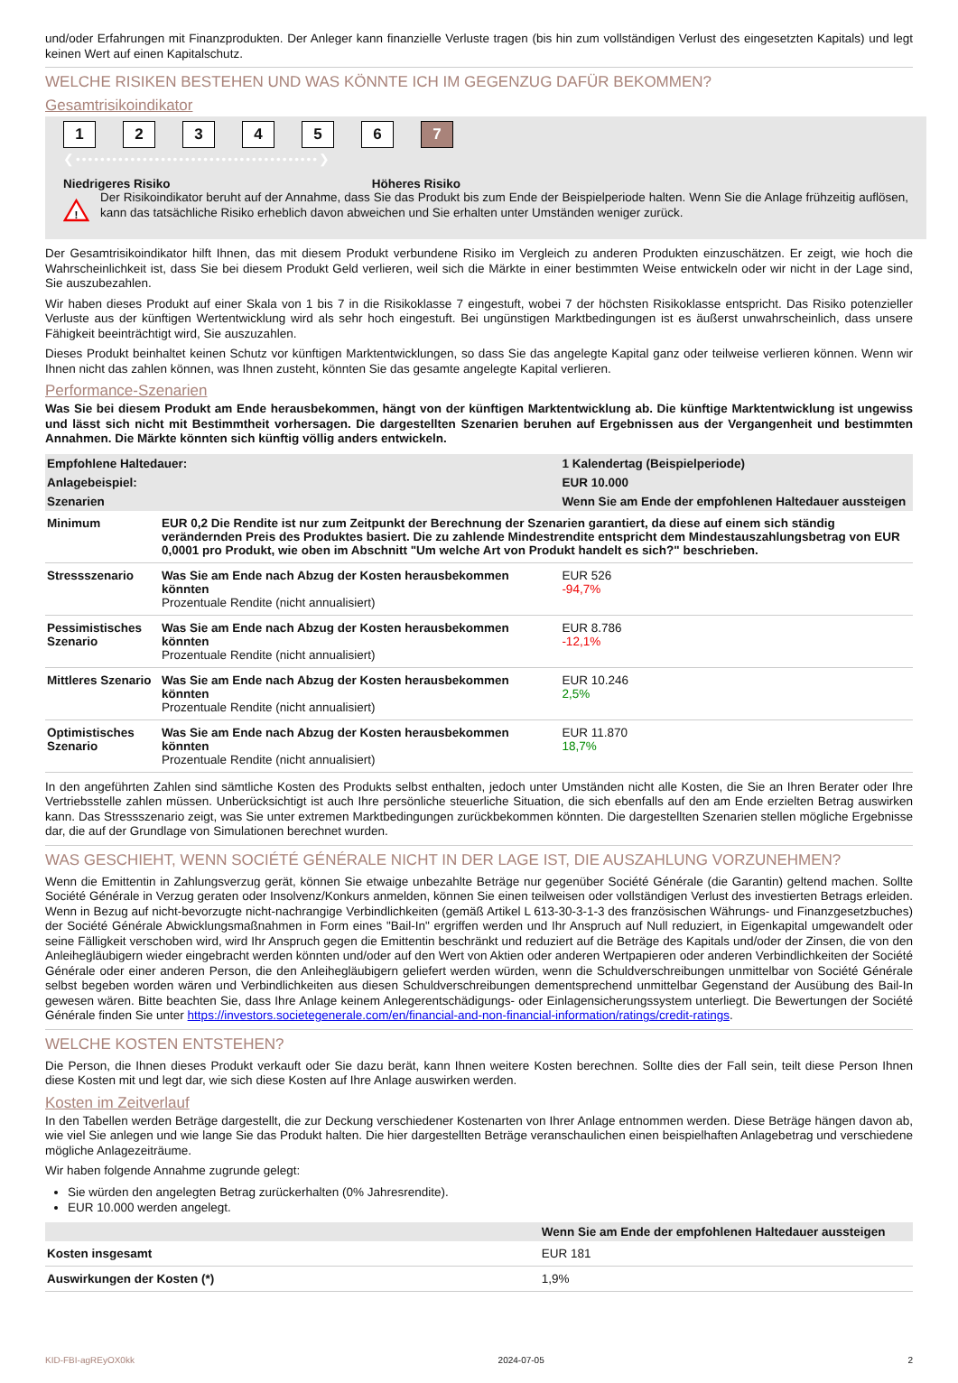und/oder Erfahrungen mit Finanzprodukten. Der Anleger kann finanzielle Verluste tragen (bis hin zum vollständigen Verlust des eingesetzten Kapitals) und legt keinen Wert auf einen Kapitalschutz.
WELCHE RISIKEN BESTEHEN UND WAS KÖNNTE ICH IM GEGENZUG DAFÜR BEKOMMEN?
Gesamtrisikoindikator
123456 7
❮••••••••••••••••••••••••••••••••••••••••❯
Niedrigeres Risiko Höheres Risiko
!
Der Risikoindikator beruht auf der Annahme, dass Sie das Produkt bis zum Ende der Beispielperiode halten. Wenn Sie die Anlage frühzeitig auflösen, kann das tatsächliche Risiko erheblich davon abweichen und Sie erhalten unter Umständen weniger zurück.
Der Gesamtrisikoindikator hilft Ihnen, das mit diesem Produkt verbundene Risiko im Vergleich zu anderen Produkten einzuschätzen. Er zeigt, wie hoch die Wahrscheinlichkeit ist, dass Sie bei diesem Produkt Geld verlieren, weil sich die Märkte in einer bestimmten Weise entwickeln oder wir nicht in der Lage sind, Sie auszubezahlen.
Wir haben dieses Produkt auf einer Skala von 1 bis 7 in die Risikoklasse 7 eingestuft, wobei 7 der höchsten Risikoklasse entspricht. Das Risiko potenzieller Verluste aus der künftigen Wertentwicklung wird als sehr hoch eingestuft. Bei ungünstigen Marktbedingungen ist es äußerst unwahrscheinlich, dass unsere Fähigkeit beeinträchtigt wird, Sie auszuzahlen.
Dieses Produkt beinhaltet keinen Schutz vor künftigen Marktentwicklungen, so dass Sie das angelegte Kapital ganz oder teilweise verlieren können. Wenn wir Ihnen nicht das zahlen können, was Ihnen zusteht, könnten Sie das gesamte angelegte Kapital verlieren.
Performance-Szenarien
Was Sie bei diesem Produkt am Ende herausbekommen, hängt von der künftigen Marktentwicklung ab. Die künftige Marktentwicklung ist ungewiss und lässt sich nicht mit Bestimmtheit vorhersagen. Die dargestellten Szenarien beruhen auf Ergebnissen aus der Vergangenheit und bestimmten Annahmen. Die Märkte könnten sich künftig völlig anders entwickeln.
| Empfohlene Haltedauer: | | 1 Kalendertag (Beispielperiode) |
| --- | --- | --- |
| Anlagebeispiel: | | EUR 10.000 |
| Szenarien | | Wenn Sie am Ende der empfohlenen Haltedauer aussteigen |
| Minimum | EUR 0,2 Die Rendite ist nur zum Zeitpunkt der Berechnung der Szenarien garantiert, da diese auf einem sich ständig verändernden Preis des Produktes basiert. Die zu zahlende Mindestrendite entspricht dem Mindestauszahlungsbetrag von EUR 0,0001 pro Produkt, wie oben im Abschnitt "Um welche Art von Produkt handelt es sich?" beschrieben. | |
| Stressszenario | Was Sie am Ende nach Abzug der Kosten herausbekommen könnten Prozentuale Rendite (nicht annualisiert) | EUR 526 -94,7% |
| Pessimistisches Szenario | Was Sie am Ende nach Abzug der Kosten herausbekommen könnten Prozentuale Rendite (nicht annualisiert) | EUR 8.786 -12,1% |
| Mittleres Szenario | Was Sie am Ende nach Abzug der Kosten herausbekommen könnten Prozentuale Rendite (nicht annualisiert) | EUR 10.246 2,5% |
| Optimistisches Szenario | Was Sie am Ende nach Abzug der Kosten herausbekommen könnten Prozentuale Rendite (nicht annualisiert) | EUR 11.870 18,7% |
In den angeführten Zahlen sind sämtliche Kosten des Produkts selbst enthalten, jedoch unter Umständen nicht alle Kosten, die Sie an Ihren Berater oder Ihre Vertriebsstelle zahlen müssen. Unberücksichtigt ist auch Ihre persönliche steuerliche Situation, die sich ebenfalls auf den am Ende erzielten Betrag auswirken kann. Das Stressszenario zeigt, was Sie unter extremen Marktbedingungen zurückbekommen könnten. Die dargestellten Szenarien stellen mögliche Ergebnisse dar, die auf der Grundlage von Simulationen berechnet wurden.
WAS GESCHIEHT, WENN SOCIÉTÉ GÉNÉRALE NICHT IN DER LAGE IST, DIE AUSZAHLUNG VORZUNEHMEN?
Wenn die Emittentin in Zahlungsverzug gerät, können Sie etwaige unbezahlte Beträge nur gegenüber Société Générale (die Garantin) geltend machen. Sollte Société Générale in Verzug geraten oder Insolvenz/Konkurs anmelden, können Sie einen teilweisen oder vollständigen Verlust des investierten Betrags erleiden. Wenn in Bezug auf nicht-bevorzugte nicht-nachrangige Verbindlichkeiten (gemäß Artikel L 613-30-3-1-3 des französischen Währungs- und Finanzgesetzbuches) der Société Générale Abwicklungsmaßnahmen in Form eines "Bail-In" ergriffen werden und Ihr Anspruch auf Null reduziert, in Eigenkapital umgewandelt oder seine Fälligkeit verschoben wird, wird Ihr Anspruch gegen die Emittentin beschränkt und reduziert auf die Beträge des Kapitals und/oder der Zinsen, die von den Anleihegläubigern wieder eingebracht werden könnten und/oder auf den Wert von Aktien oder anderen Wertpapieren oder anderen Verbindlichkeiten der Société Générale oder einer anderen Person, die den Anleihegläubigern geliefert werden würden, wenn die Schuldverschreibungen unmittelbar von Société Générale selbst begeben worden wären und Verbindlichkeiten aus diesen Schuldverschreibungen dementsprechend unmittelbar Gegenstand der Ausübung des Bail-In gewesen wären. Bitte beachten Sie, dass Ihre Anlage keinem Anlegerentschädigungs- oder Einlagensicherungssystem unterliegt. Die Bewertungen der Société Générale finden Sie unter https://investors.societegenerale.com/en/financial-and-non-financial-information/ratings/credit-ratings.
WELCHE KOSTEN ENTSTEHEN?
Die Person, die Ihnen dieses Produkt verkauft oder Sie dazu berät, kann Ihnen weitere Kosten berechnen. Sollte dies der Fall sein, teilt diese Person Ihnen diese Kosten mit und legt dar, wie sich diese Kosten auf Ihre Anlage auswirken werden.
Kosten im Zeitverlauf
In den Tabellen werden Beträge dargestellt, die zur Deckung verschiedener Kostenarten von Ihrer Anlage entnommen werden. Diese Beträge hängen davon ab, wie viel Sie anlegen und wie lange Sie das Produkt halten. Die hier dargestellten Beträge veranschaulichen einen beispielhaften Anlagebetrag und verschiedene mögliche Anlagezeiträume.
Wir haben folgende Annahme zugrunde gelegt:
Sie würden den angelegten Betrag zurückerhalten (0% Jahresrendite).
EUR 10.000 werden angelegt.
| | Wenn Sie am Ende der empfohlenen Haltedauer aussteigen |
| --- | --- |
| Kosten insgesamt | EUR 181 |
| Auswirkungen der Kosten (*) | 1,9% |
KID-FBI-agREyOX0kk 2024-07-05 2